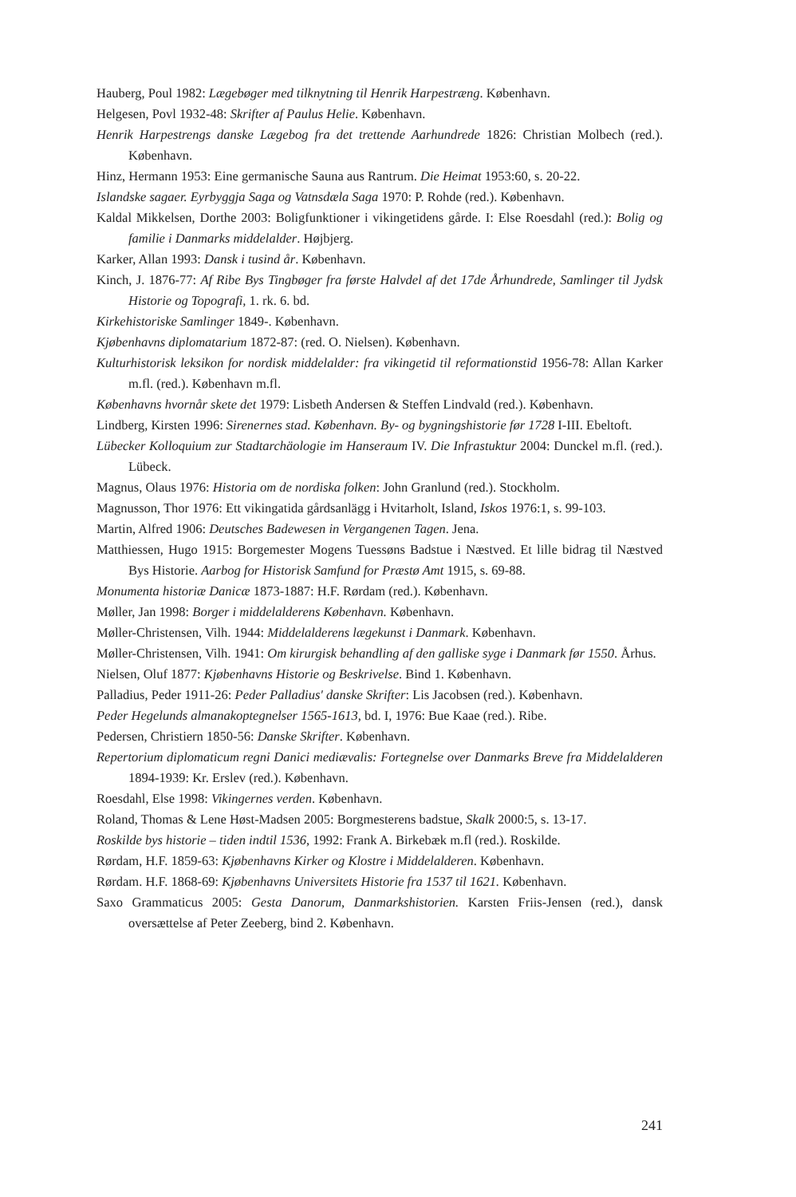Hauberg, Poul 1982: Lægebøger med tilknytning til Henrik Harpestræng. København.
Helgesen, Povl 1932-48: Skrifter af Paulus Helie. København.
Henrik Harpestrengs danske Lægebog fra det trettende Aarhundrede 1826: Christian Molbech (red.). København.
Hinz, Hermann 1953: Eine germanische Sauna aus Rantrum. Die Heimat 1953:60, s. 20-22.
Islandske sagaer. Eyrbyggja Saga og Vatnsdæla Saga 1970: P. Rohde (red.). København.
Kaldal Mikkelsen, Dorthe 2003: Boligfunktioner i vikingetidens gårde. I: Else Roesdahl (red.): Bolig og familie i Danmarks middelalder. Højbjerg.
Karker, Allan 1993: Dansk i tusind år. København.
Kinch, J. 1876-77: Af Ribe Bys Tingbøger fra første Halvdel af det 17de Århundrede, Samlinger til Jydsk Historie og Topografi, 1. rk. 6. bd.
Kirkehistoriske Samlinger 1849-. København.
Kjøbenhavns diplomatarium 1872-87: (red. O. Nielsen). København.
Kulturhistorisk leksikon for nordisk middelalder: fra vikingetid til reformationstid 1956-78: Allan Karker m.fl. (red.). København m.fl.
Københavns hvornår skete det 1979: Lisbeth Andersen & Steffen Lindvald (red.). København.
Lindberg, Kirsten 1996: Sirenernes stad. København. By- og bygningshistorie før 1728 I-III. Ebeltoft.
Lübecker Kolloquium zur Stadtarchäologie im Hanseraum IV. Die Infrastuktur 2004: Dunckel m.fl. (red.). Lübeck.
Magnus, Olaus 1976: Historia om de nordiska folken: John Granlund (red.). Stockholm.
Magnusson, Thor 1976: Ett vikingatida gårdsanlägg i Hvitarholt, Island, Iskos 1976:1, s. 99-103.
Martin, Alfred 1906: Deutsches Badewesen in Vergangenen Tagen. Jena.
Matthiessen, Hugo 1915: Borgemester Mogens Tuessøns Badstue i Næstved. Et lille bidrag til Næstved Bys Historie. Aarbog for Historisk Samfund for Præstø Amt 1915, s. 69-88.
Monumenta historiæ Danicæ 1873-1887: H.F. Rørdam (red.). København.
Møller, Jan 1998: Borger i middelalderens København. København.
Møller-Christensen, Vilh. 1944: Middelalderens lægekunst i Danmark. København.
Møller-Christensen, Vilh. 1941: Om kirurgisk behandling af den galliske syge i Danmark før 1550. Århus.
Nielsen, Oluf 1877: Kjøbenhavns Historie og Beskrivelse. Bind 1. København.
Palladius, Peder 1911-26: Peder Palladius' danske Skrifter: Lis Jacobsen (red.). København.
Peder Hegelunds almanakoptegnelser 1565-1613, bd. I, 1976: Bue Kaae (red.). Ribe.
Pedersen, Christiern 1850-56: Danske Skrifter. København.
Repertorium diplomaticum regni Danici mediævalis: Fortegnelse over Danmarks Breve fra Middelalderen 1894-1939: Kr. Erslev (red.). København.
Roesdahl, Else 1998: Vikingernes verden. København.
Roland, Thomas & Lene Høst-Madsen 2005: Borgmesterens badstue, Skalk 2000:5, s. 13-17.
Roskilde bys historie – tiden indtil 1536, 1992: Frank A. Birkebæk m.fl (red.). Roskilde.
Rørdam, H.F. 1859-63: Kjøbenhavns Kirker og Klostre i Middelalderen. København.
Rørdam. H.F. 1868-69: Kjøbenhavns Universitets Historie fra 1537 til 1621. København.
Saxo Grammaticus 2005: Gesta Danorum, Danmarkshistorien. Karsten Friis-Jensen (red.), dansk oversættelse af Peter Zeeberg, bind 2. København.
241